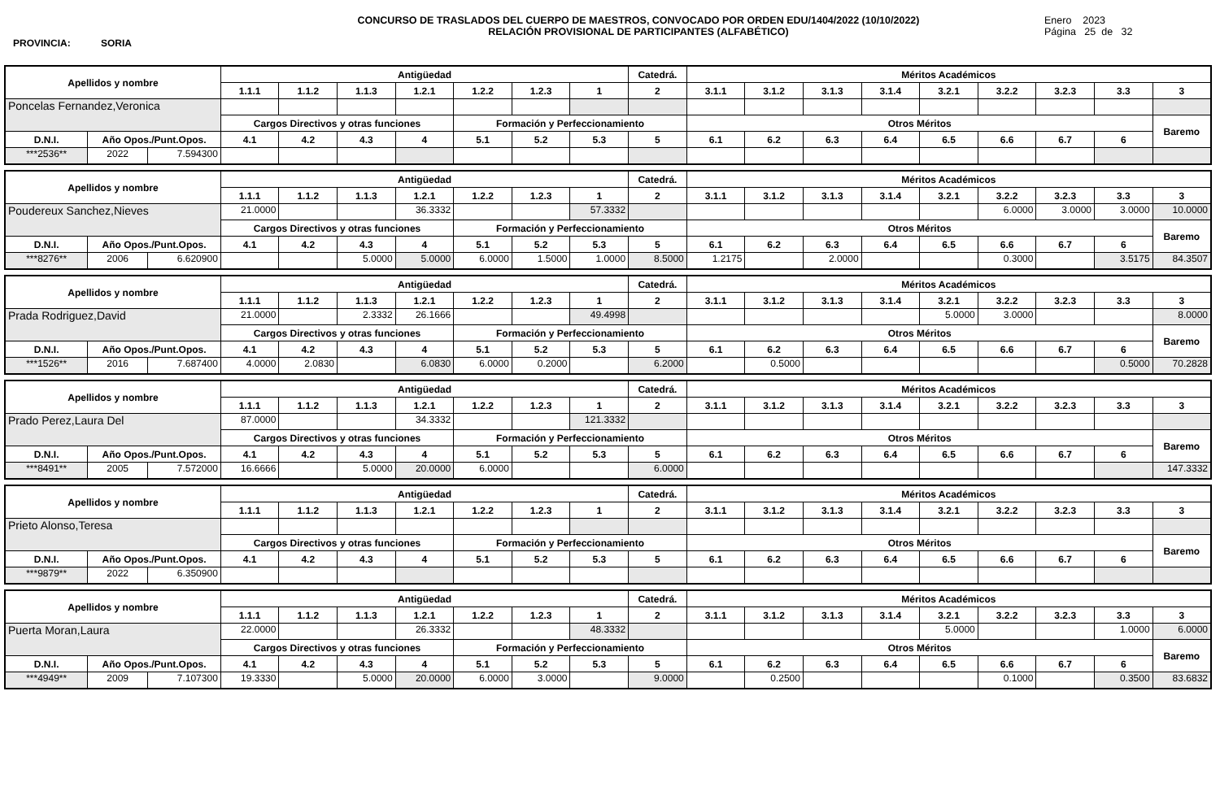PROVINCIA: SORIA
CONCURSO DE TRASLADOS DEL CUERPO DE MAESTROS, CONVOCADO POR ORDEN EDU/1404/2022 (10/10/2022)
RELACIÓN PROVISIONAL DE PARTICIPANTES (ALFABÉTICO)
Enero 2023
Página 25 de 32
| Apellidos y nombre | | | Antigüedad | | | | | | | Catedrá. | Méritos Académicos | | | | | | | | |
| --- | --- | --- | --- | --- | --- | --- | --- | --- | --- | --- | --- | --- | --- | --- | --- | --- | --- | --- | --- |
| | | | 1.1.1 | 1.1.2 | 1.1.3 | 1.2.1 | 1.2.2 | 1.2.3 | 1 | 2 | 3.1.1 | 3.1.2 | 3.1.3 | 3.1.4 | 3.2.1 | 3.2.2 | 3.2.3 | 3.3 | 3 |
| Poncelas Fernandez,Veronica | | | | | | | | | | | | | | | | | | | |
| | | | Cargos Directivos y otras funciones | | | | Formación y Perfeccionamiento | | | | Otros Méritos | | | | | | | | Baremo |
| D.N.I. | Año Opos./Punt.Opos. | | 4.1 | 4.2 | 4.3 | 4 | 5.1 | 5.2 | 5.3 | 5 | 6.1 | 6.2 | 6.3 | 6.4 | 6.5 | 6.6 | 6.7 | 6 | |
| ***2536** | 2022 | 7.594300 | | | | | | | | | | | | | | | | | |
| Apellidos y nombre | | | Antigüedad | | | | | | | Catedrá. | Méritos Académicos | | | | | | | | |
| --- | --- | --- | --- | --- | --- | --- | --- | --- | --- | --- | --- | --- | --- | --- | --- | --- | --- | --- | --- |
| | | | 1.1.1 | 1.1.2 | 1.1.3 | 1.2.1 | 1.2.2 | 1.2.3 | 1 | 2 | 3.1.1 | 3.1.2 | 3.1.3 | 3.1.4 | 3.2.1 | 3.2.2 | 3.2.3 | 3.3 | 3 |
| Poudereux Sanchez,Nieves | | | 21.0000 | | | 36.3332 | | | 57.3332 | | | | | | | 6.0000 | 3.0000 | 3.0000 | 10.0000 |
| | | | Cargos Directivos y otras funciones | | | | Formación y Perfeccionamiento | | | | Otros Méritos | | | | | | | | Baremo |
| D.N.I. | Año Opos./Punt.Opos. | | 4.1 | 4.2 | 4.3 | 4 | 5.1 | 5.2 | 5.3 | 5 | 6.1 | 6.2 | 6.3 | 6.4 | 6.5 | 6.6 | 6.7 | 6 | |
| ***8276** | 2006 | 6.620900 | | | 5.0000 | 5.0000 | 6.0000 | 1.5000 | 1.0000 | 8.5000 | 1.2175 | | 2.0000 | | | 0.3000 | | 3.5175 | 84.3507 |
| Apellidos y nombre | | | Antigüedad | | | | | | | Catedrá. | Méritos Académicos | | | | | | | | |
| --- | --- | --- | --- | --- | --- | --- | --- | --- | --- | --- | --- | --- | --- | --- | --- | --- | --- | --- | --- |
| | | | 1.1.1 | 1.1.2 | 1.1.3 | 1.2.1 | 1.2.2 | 1.2.3 | 1 | 2 | 3.1.1 | 3.1.2 | 3.1.3 | 3.1.4 | 3.2.1 | 3.2.2 | 3.2.3 | 3.3 | 3 |
| Prada Rodriguez,David | | | 21.0000 | | 2.3332 | 26.1666 | | | 49.4998 | | | | | | 5.0000 | 3.0000 | | | 8.0000 |
| | | | Cargos Directivos y otras funciones | | | | Formación y Perfeccionamiento | | | | Otros Méritos | | | | | | | | Baremo |
| D.N.I. | Año Opos./Punt.Opos. | | 4.1 | 4.2 | 4.3 | 4 | 5.1 | 5.2 | 5.3 | 5 | 6.1 | 6.2 | 6.3 | 6.4 | 6.5 | 6.6 | 6.7 | 6 | |
| ***1526** | 2016 | 7.687400 | 4.0000 | 2.0830 | | 6.0830 | 6.0000 | 0.2000 | | 6.2000 | | 0.5000 | | | | | | 0.5000 | 70.2828 |
| Apellidos y nombre | | | Antigüedad | | | | | | | Catedrá. | Méritos Académicos | | | | | | | | |
| --- | --- | --- | --- | --- | --- | --- | --- | --- | --- | --- | --- | --- | --- | --- | --- | --- | --- | --- | --- |
| | | | 1.1.1 | 1.1.2 | 1.1.3 | 1.2.1 | 1.2.2 | 1.2.3 | 1 | 2 | 3.1.1 | 3.1.2 | 3.1.3 | 3.1.4 | 3.2.1 | 3.2.2 | 3.2.3 | 3.3 | 3 |
| Prado Perez,Laura Del | | | 87.0000 | | | 34.3332 | | | 121.3332 | | | | | | | | | | |
| | | | Cargos Directivos y otras funciones | | | | Formación y Perfeccionamiento | | | | Otros Méritos | | | | | | | | Baremo |
| D.N.I. | Año Opos./Punt.Opos. | | 4.1 | 4.2 | 4.3 | 4 | 5.1 | 5.2 | 5.3 | 5 | 6.1 | 6.2 | 6.3 | 6.4 | 6.5 | 6.6 | 6.7 | 6 | |
| ***8491** | 2005 | 7.572000 | 16.6666 | | 5.0000 | 20.0000 | 6.0000 | | | 6.0000 | | | | | | | | | 147.3332 |
| Apellidos y nombre | | | Antigüedad | | | | | | | Catedrá. | Méritos Académicos | | | | | | | | |
| --- | --- | --- | --- | --- | --- | --- | --- | --- | --- | --- | --- | --- | --- | --- | --- | --- | --- | --- | --- |
| | | | 1.1.1 | 1.1.2 | 1.1.3 | 1.2.1 | 1.2.2 | 1.2.3 | 1 | 2 | 3.1.1 | 3.1.2 | 3.1.3 | 3.1.4 | 3.2.1 | 3.2.2 | 3.2.3 | 3.3 | 3 |
| Prieto Alonso,Teresa | | | | | | | | | | | | | | | | | | | |
| | | | Cargos Directivos y otras funciones | | | | Formación y Perfeccionamiento | | | | Otros Méritos | | | | | | | | Baremo |
| D.N.I. | Año Opos./Punt.Opos. | | 4.1 | 4.2 | 4.3 | 4 | 5.1 | 5.2 | 5.3 | 5 | 6.1 | 6.2 | 6.3 | 6.4 | 6.5 | 6.6 | 6.7 | 6 | |
| ***9879** | 2022 | 6.350900 | | | | | | | | | | | | | | | | | |
| Apellidos y nombre | | | Antigüedad | | | | | | | Catedrá. | Méritos Académicos | | | | | | | | |
| --- | --- | --- | --- | --- | --- | --- | --- | --- | --- | --- | --- | --- | --- | --- | --- | --- | --- | --- | --- |
| | | | 1.1.1 | 1.1.2 | 1.1.3 | 1.2.1 | 1.2.2 | 1.2.3 | 1 | 2 | 3.1.1 | 3.1.2 | 3.1.3 | 3.1.4 | 3.2.1 | 3.2.2 | 3.2.3 | 3.3 | 3 |
| Puerta Moran,Laura | | | 22.0000 | | | 26.3332 | | | 48.3332 | | | | | | 5.0000 | | | 1.0000 | 6.0000 |
| | | | Cargos Directivos y otras funciones | | | | Formación y Perfeccionamiento | | | | Otros Méritos | | | | | | | | Baremo |
| D.N.I. | Año Opos./Punt.Opos. | | 4.1 | 4.2 | 4.3 | 4 | 5.1 | 5.2 | 5.3 | 5 | 6.1 | 6.2 | 6.3 | 6.4 | 6.5 | 6.6 | 6.7 | 6 | |
| ***4949** | 2009 | 7.107300 | 19.3330 | | 5.0000 | 20.0000 | 6.0000 | 3.0000 | | 9.0000 | | 0.2500 | | | | 0.1000 | | 0.3500 | 83.6832 |